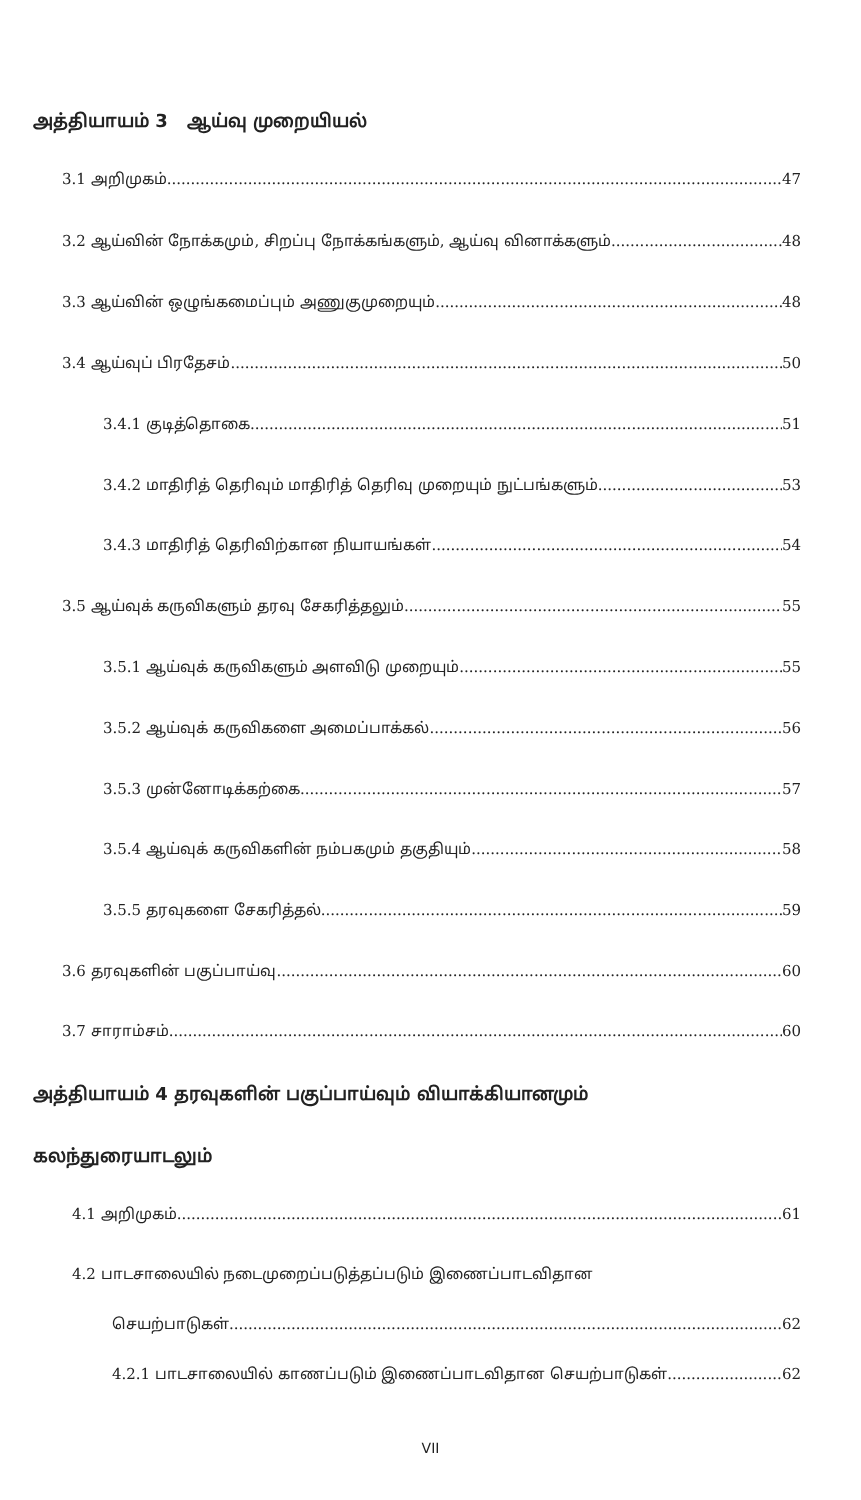அத்தியாயம் 3 ஆய்வு முறையியல்
3.1 அறிமுகம் 47
3.2 ஆய்வின் நோக்கமும், சிறப்பு நோக்கங்களும், ஆய்வு வினாக்களும் 48
3.3 ஆய்வின் ஒழுங்கமைப்பும் அணுகுமுறையும் 48
3.4 ஆய்வுப் பிரதேசம் 50
3.4.1 குடித்தொகை 51
3.4.2 மாதிரித் தெரிவும் மாதிரித் தெரிவு முறையும் நுட்பங்களும் 53
3.4.3 மாதிரித் தெரிவிற்கான நியாயங்கள் 54
3.5 ஆய்வுக் கருவிகளும் தரவு சேகரித்தலும் 55
3.5.1 ஆய்வுக் கருவிகளும் அளவிடு முறையும் 55
3.5.2 ஆய்வுக் கருவிகளை அமைப்பாக்கல் 56
3.5.3 முன்னோடிக்கற்கை 57
3.5.4 ஆய்வுக் கருவிகளின் நம்பகமும் தகுதியும் 58
3.5.5 தரவுகளை சேகரித்தல் 59
3.6 தரவுகளின் பகுப்பாய்வு 60
3.7 சாராம்சம் 60
அத்தியாயம் 4 தரவுகளின் பகுப்பாய்வும் வியாக்கியானமும்
கலந்துரையாடலும்
4.1 அறிமுகம் 61
4.2 பாடசாலையில் நடைமுறைப்படுத்தப்படும் இணைப்பாடவிதான
செயற்பாடுகள் 62
4.2.1 பாடசாலையில் காணப்படும் இணைப்பாடவிதான செயற்பாடுகள் 62
VII